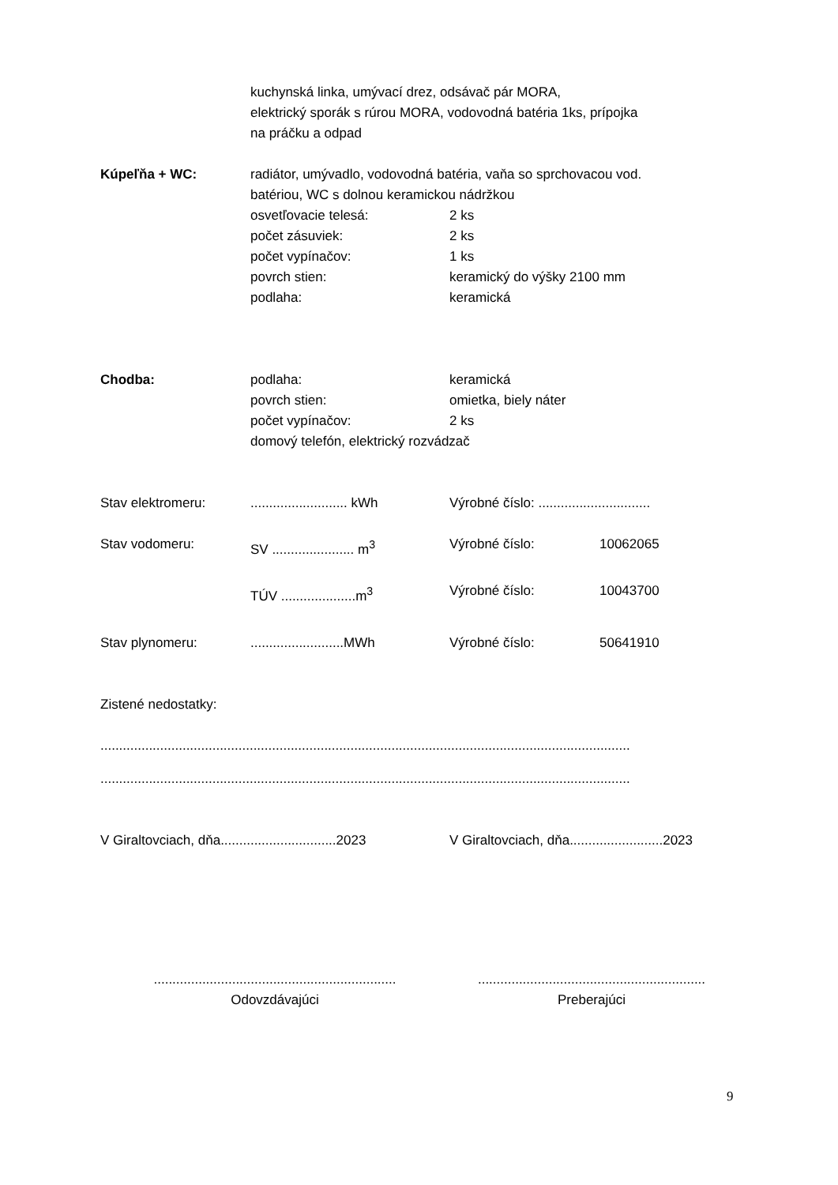kuchynská linka, umývací drez, odsávač pár MORA,
elektrický sporák s rúrou MORA, vodovodná batéria 1ks, prípojka
na práčku a odpad
Kúpeľňa + WC: radiátor, umývadlo, vodovodná batéria, vaňa so sprchovacou vod.
batériou, WC s dolnou keramickou nádržkou
osvetľovacie telesá: 2 ks
počet zásuviek: 2 ks
počet vypínačov: 1 ks
povrch stien: keramický do výšky 2100 mm
podlaha: keramická
Chodba: podlaha: keramická
povrch stien: omietka, biely náter
počet vypínačov: 2 ks
domový telefón, elektrický rozvádzač
Stav elektromeru: .......................... kWh
Výrobné číslo: ..............................
Stav vodomeru: SV ...................... m<sup>3</sup>
Výrobné číslo: 10062065
TÚV ....................m<sup>3</sup>
Výrobné číslo: 10043700
Stav plynomeru: .........................MWh
Výrobné číslo: 50641910
Zistené nedostatky:
..............................................................................................................................................
..............................................................................................................................................
V Giraltovciach, dňa...............................2023
V Giraltovciach, dňa.........................2023
.................................................................
Odovzdávajúci
.............................................................
Preberajúci
9